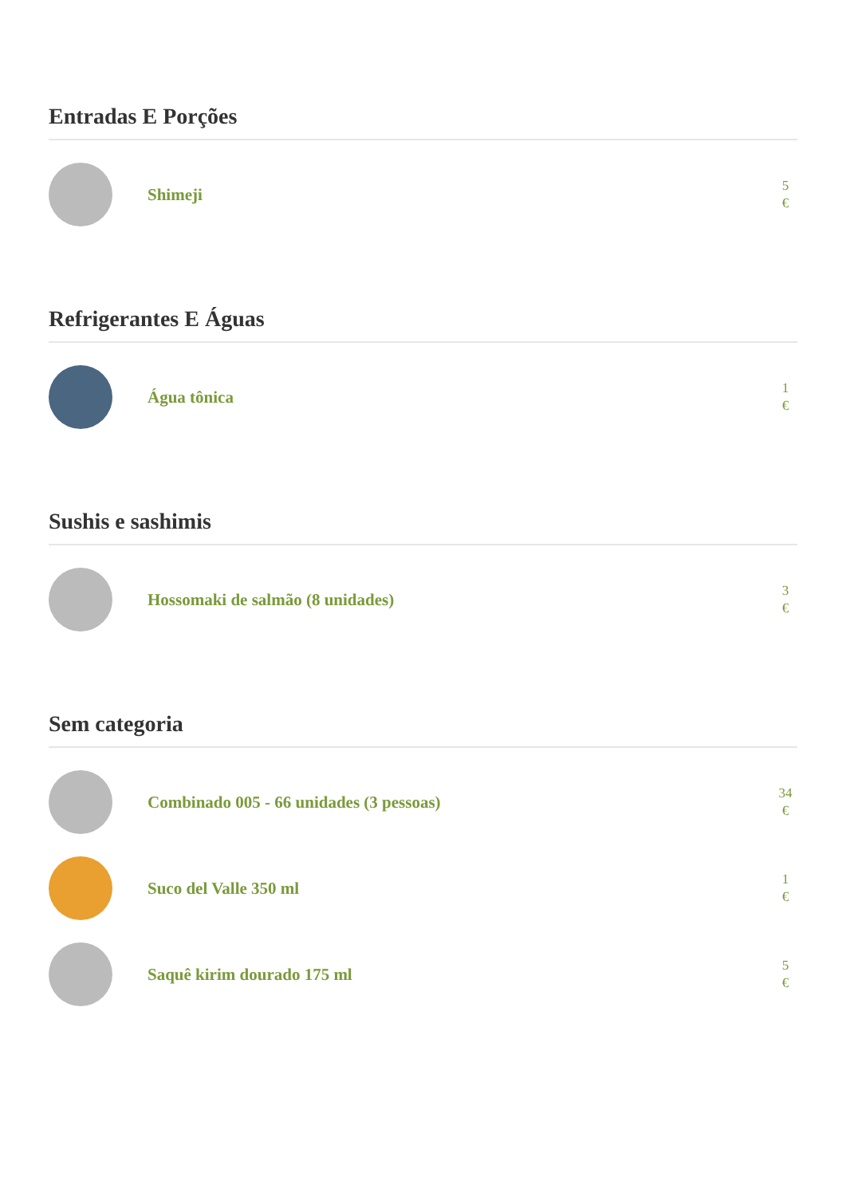Entradas E Porções
Shimeji
5
€
Refrigerantes E Águas
Água tônica
1
€
Sushis e sashimis
Hossomaki de salmão (8 unidades)
3
€
Sem categoria
Combinado 005 - 66 unidades (3 pessoas)
34
€
Suco del Valle 350 ml
1
€
Saquê kirim dourado 175 ml
5
€